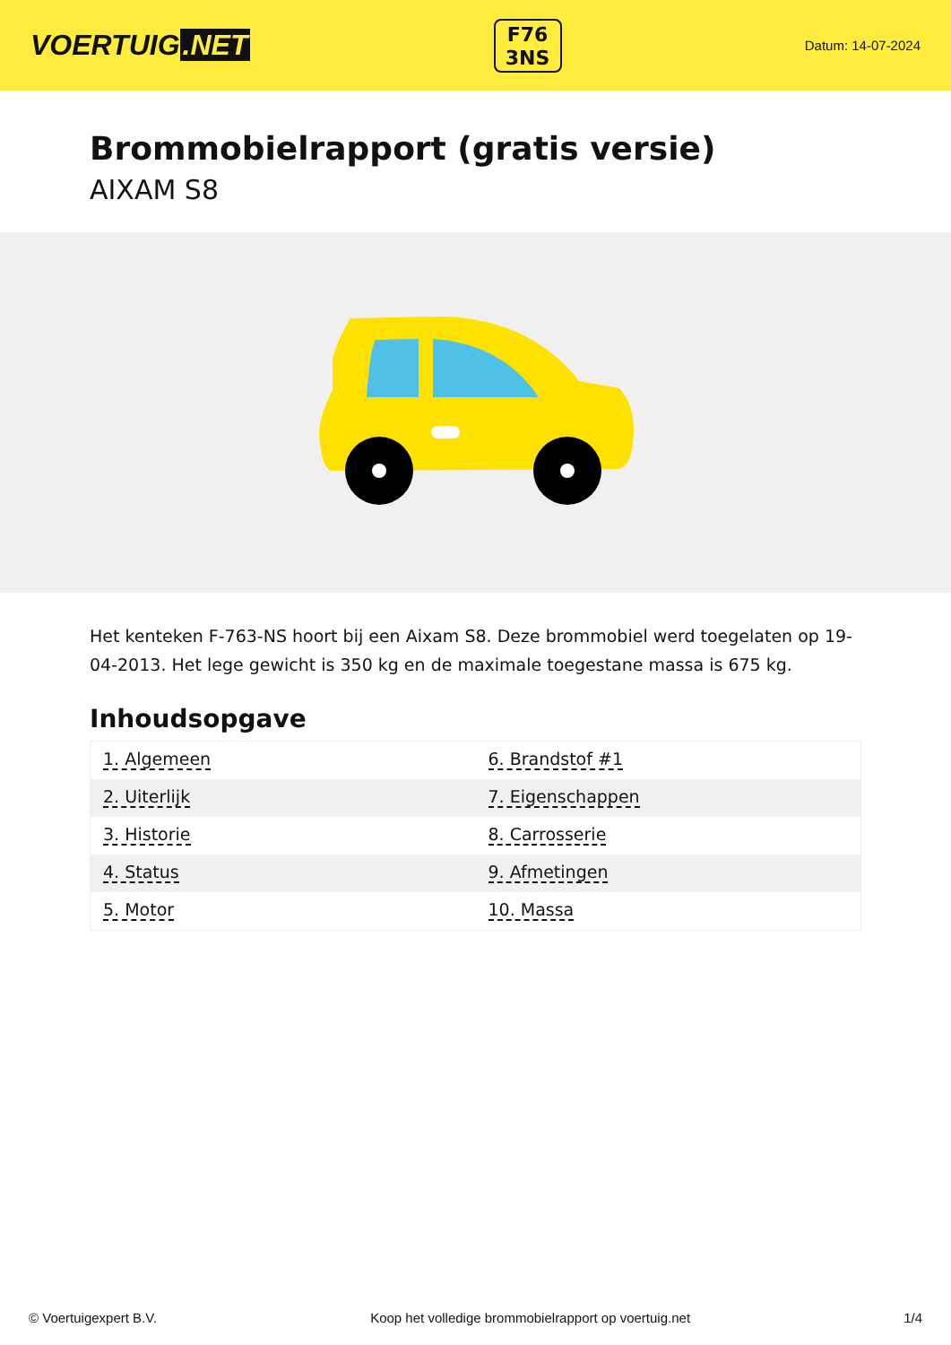VOERTUIG.NET
F76
3NS
Datum: 14-07-2024
Brommobielrapport (gratis versie)
AIXAM S8
Het kenteken F-763-NS hoort bij een Aixam S8. Deze brommobiel werd toegelaten op 19-04-2013. Het lege gewicht is 350 kg en de maximale toegestane massa is 675 kg.
Inhoudsopgave
| 1. Algemeen | 6. Brandstof #1 |
| 2. Uiterlijk | 7. Eigenschappen |
| 3. Historie | 8. Carrosserie |
| 4. Status | 9. Afmetingen |
| 5. Motor | 10. Massa |
© Voertuigexpert B.V. Koop het volledige brommobielrapport op voertuig.net 1/4